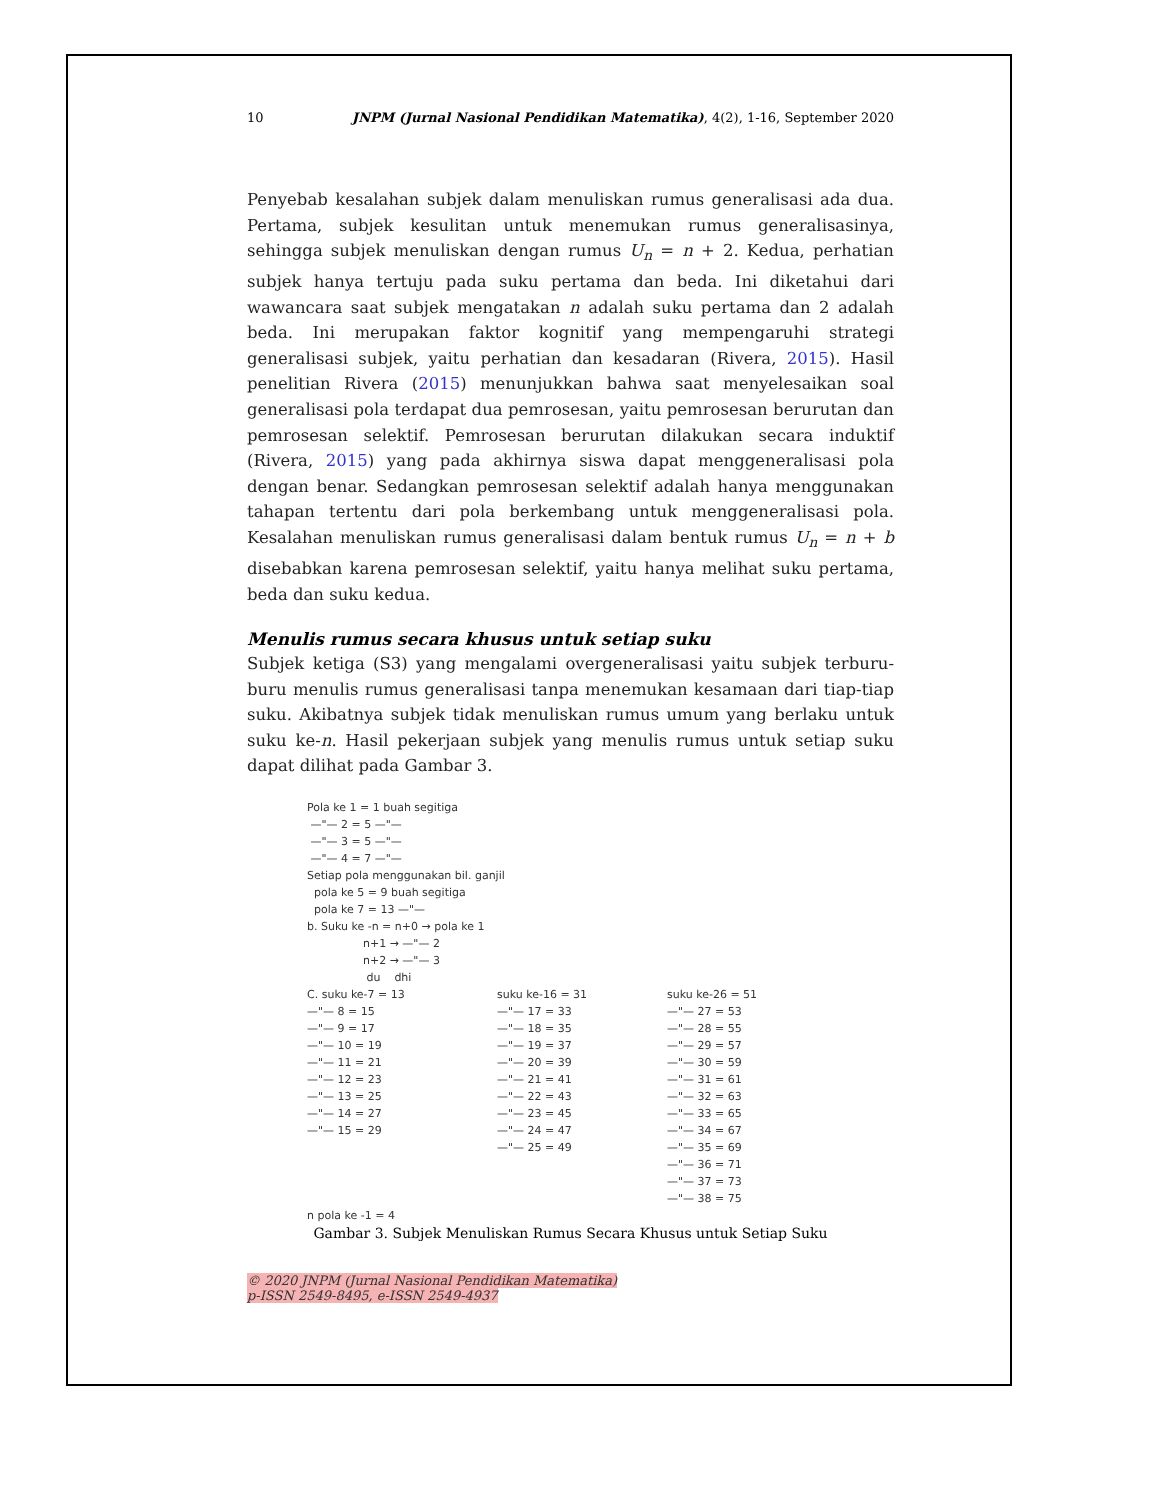10 JNPM (Jurnal Nasional Pendidikan Matematika), 4(2), 1-16, September 2020
Penyebab kesalahan subjek dalam menuliskan rumus generalisasi ada dua. Pertama, subjek kesulitan untuk menemukan rumus generalisasinya, sehingga subjek menuliskan dengan rumus U<sub>n</sub> = n + 2. Kedua, perhatian subjek hanya tertuju pada suku pertama dan beda. Ini diketahui dari wawancara saat subjek mengatakan n adalah suku pertama dan 2 adalah beda. Ini merupakan faktor kognitif yang mempengaruhi strategi generalisasi subjek, yaitu perhatian dan kesadaran (Rivera, 2015). Hasil penelitian Rivera (2015) menunjukkan bahwa saat menyelesaikan soal generalisasi pola terdapat dua pemrosesan, yaitu pemrosesan berurutan dan pemrosesan selektif. Pemrosesan berurutan dilakukan secara induktif (Rivera, 2015) yang pada akhirnya siswa dapat menggeneralisasi pola dengan benar. Sedangkan pemrosesan selektif adalah hanya menggunakan tahapan tertentu dari pola berkembang untuk menggeneralisasi pola. Kesalahan menuliskan rumus generalisasi dalam bentuk rumus U<sub>n</sub> = n + b disebabkan karena pemrosesan selektif, yaitu hanya melihat suku pertama, beda dan suku kedua.
Menulis rumus secara khusus untuk setiap suku
Subjek ketiga (S3) yang mengalami overgeneralisasi yaitu subjek terburu-buru menulis rumus generalisasi tanpa menemukan kesamaan dari tiap-tiap suku. Akibatnya subjek tidak menuliskan rumus umum yang berlaku untuk suku ke-n. Hasil pekerjaan subjek yang menulis rumus untuk setiap suku dapat dilihat pada Gambar 3.
Pola ke 1 = 1 buah segitiga —"— 2 = 5 —"— —"— 3 = 5 —"— —"— 4 = 7 —"— Setiap pola menggunakan bil. ganjil pola ke 5 = 9 buah segitiga pola ke 7 = 13 —"— b. Suku ke -n = n+0 → pola ke 1 n+1 → —"— 2 n+2 → —"— 3 du dhi
C. suku ke-7 = 13 —"— 8 = 15 —"— 9 = 17 —"— 10 = 19 —"— 11 = 21 —"— 12 = 23 —"— 13 = 25 —"— 14 = 27 —"— 15 = 29
suku ke-16 = 31 —"— 17 = 33 —"— 18 = 35 —"— 19 = 37 —"— 20 = 39 —"— 21 = 41 —"— 22 = 43 —"— 23 = 45 —"— 24 = 47 —"— 25 = 49
suku ke-26 = 51 —"— 27 = 53 —"— 28 = 55 —"— 29 = 57 —"— 30 = 59 —"— 31 = 61 —"— 32 = 63 —"— 33 = 65 —"— 34 = 67 —"— 35 = 69 —"— 36 = 71 —"— 37 = 73 —"— 38 = 75
n pola ke -1 = 4
Gambar 3. Subjek Menuliskan Rumus Secara Khusus untuk Setiap Suku
© 2020 JNPM (Jurnal Nasional Pendidikan Matematika)
p-ISSN 2549-8495, e-ISSN 2549-4937